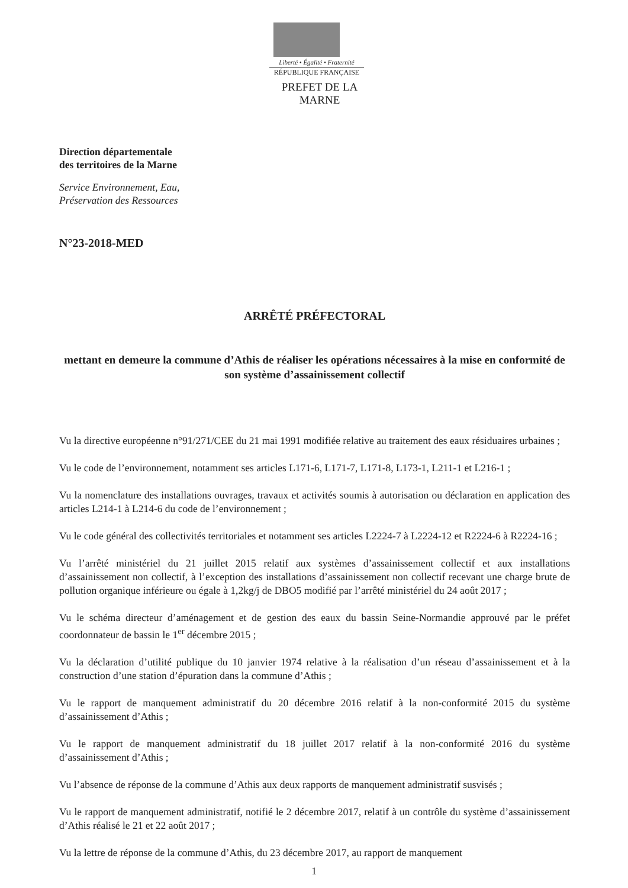Liberté • Égalité • Fraternité
RÉPUBLIQUE FRANÇAISE
PREFET DE LA MARNE
Direction départementale
des territoires de la Marne
Service Environnement, Eau,
Préservation des Ressources
N°23-2018-MED
ARRÊTÉ PRÉFECTORAL
mettant en demeure la commune d’Athis de réaliser les opérations nécessaires à la mise en conformité de son système d’assainissement collectif
Vu la directive européenne n°91/271/CEE du 21 mai 1991 modifiée relative au traitement des eaux résiduaires urbaines ;
Vu le code de l’environnement, notamment ses articles L171-6, L171-7, L171-8, L173-1, L211-1 et L216-1 ;
Vu la nomenclature des installations ouvrages, travaux et activités soumis à autorisation ou déclaration en application des articles L214-1 à L214-6 du code de l’environnement ;
Vu le code général des collectivités territoriales et notamment ses articles L2224-7 à L2224-12 et R2224-6 à R2224-16 ;
Vu l’arrêté ministériel du 21 juillet 2015 relatif aux systèmes d’assainissement collectif et aux installations d’assainissement non collectif, à l’exception des installations d’assainissement non collectif recevant une charge brute de pollution organique inférieure ou égale à 1,2kg/j de DBO5 modifié par l’arrêté ministériel du 24 août 2017 ;
Vu le schéma directeur d’aménagement et de gestion des eaux du bassin Seine-Normandie approuvé par le préfet coordonnateur de bassin le 1<sup>er</sup> décembre 2015 ;
Vu la déclaration d’utilité publique du 10 janvier 1974 relative à la réalisation d’un réseau d’assainissement et à la construction d’une station d’épuration dans la commune d’Athis ;
Vu le rapport de manquement administratif du 20 décembre 2016 relatif à la non-conformité 2015 du système d’assainissement d’Athis ;
Vu le rapport de manquement administratif du 18 juillet 2017 relatif à la non-conformité 2016 du système d’assainissement d’Athis ;
Vu l’absence de réponse de la commune d’Athis aux deux rapports de manquement administratif susvisés ;
Vu le rapport de manquement administratif, notifié le 2 décembre 2017, relatif à un contrôle du système d’assainissement d’Athis réalisé le 21 et 22 août 2017 ;
Vu la lettre de réponse de la commune d’Athis, du 23 décembre 2017, au rapport de manquement
1